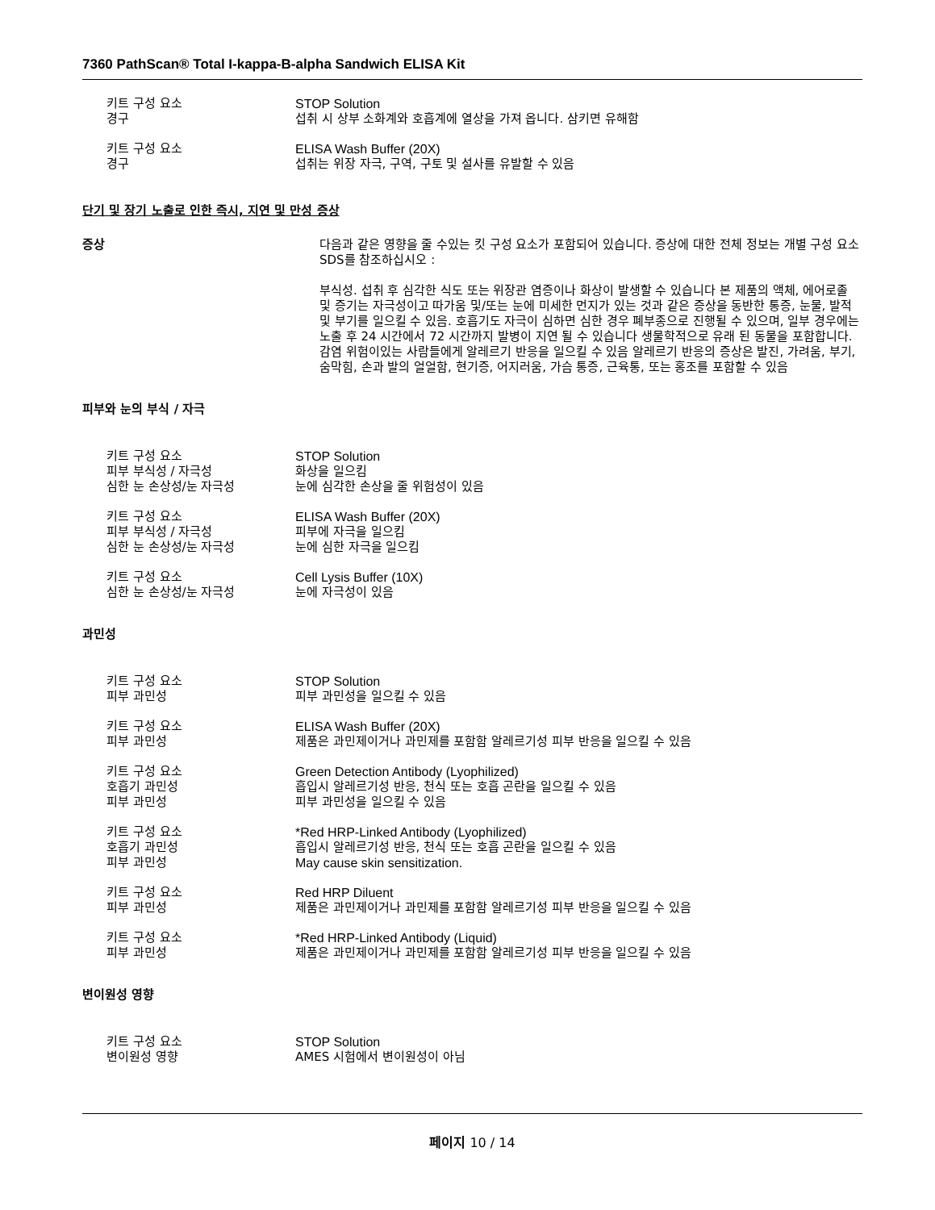7360 PathScan® Total I-kappa-B-alpha Sandwich ELISA Kit
키트 구성 요소 STOP Solution
경구 섭취 시 상부 소화계와 호흡계에 열상을 가져 옵니다. 삼키면 유해함
키트 구성 요소 ELISA Wash Buffer (20X)
경구 섭취는 위장 자극, 구역, 구토 및 설사를 유발할 수 있음
단기 및 장기 노출로 인한 즉시, 지연 및 만성 증상
증상 다음과 같은 영향을 줄 수있는 킷 구성 요소가 포함되어 있습니다. 증상에 대한 전체 정보는 개별 구성 요소 SDS를 참조하십시오 :
부식성. 섭취 후 심각한 식도 또는 위장관 염증이나 화상이 발생할 수 있습니다 본 제품의 액체, 에어로졸 및 증기는 자극성이고 따가움 및/또는 눈에 미세한 먼지가 있는 것과 같은 증상을 동반한 통증, 눈물, 발적 및 부기를 일으킬 수 있음. 호흡기도 자극이 심하면 심한 경우 폐부종으로 진행될 수 있으며, 일부 경우에는 노출 후 24 시간에서 72 시간까지 발병이 지연 될 수 있습니다 생물학적으로 유래 된 동물을 포함합니다. 감염 위험이있는 사람들에게 알레르기 반응을 일으킬 수 있음 알레르기 반응의 증상은 발진, 가려움, 부기, 숨막힘, 손과 발의 얼얼함, 현기증, 어지러움, 가슴 통증, 근육통, 또는 홍조를 포함할 수 있음
피부와 눈의 부식 / 자극
키트 구성 요소 STOP Solution
피부 부식성 / 자극성 화상을 일으킴
심한 눈 손상성/눈 자극성 눈에 심각한 손상을 줄 위험성이 있음
키트 구성 요소 ELISA Wash Buffer (20X)
피부 부식성 / 자극성 피부에 자극을 일으킴
심한 눈 손상성/눈 자극성 눈에 심한 자극을 일으킴
키트 구성 요소 Cell Lysis Buffer (10X)
심한 눈 손상성/눈 자극성 눈에 자극성이 있음
과민성
키트 구성 요소 STOP Solution
피부 과민성 피부 과민성을 일으킬 수 있음
키트 구성 요소 ELISA Wash Buffer (20X)
피부 과민성 제품은 과민제이거나 과민제를 포함함 알레르기성 피부 반응을 일으킬 수 있음
키트 구성 요소 Green Detection Antibody (Lyophilized)
호흡기 과민성 흡입시 알레르기성 반응, 천식 또는 호흡 곤란을 일으킬 수 있음
피부 과민성 피부 과민성을 일으킬 수 있음
키트 구성 요소 *Red HRP-Linked Antibody (Lyophilized)
호흡기 과민성 흡입시 알레르기성 반응, 천식 또는 호흡 곤란을 일으킬 수 있음
피부 과민성 May cause skin sensitization.
키트 구성 요소 Red HRP Diluent
피부 과민성 제품은 과민제이거나 과민제를 포함함 알레르기성 피부 반응을 일으킬 수 있음
키트 구성 요소 *Red HRP-Linked Antibody (Liquid)
피부 과민성 제품은 과민제이거나 과민제를 포함함 알레르기성 피부 반응을 일으킬 수 있음
변이원성 영향
키트 구성 요소 STOP Solution
변이원성 영향 AMES 시험에서 변이원성이 아님
페이지 10 / 14